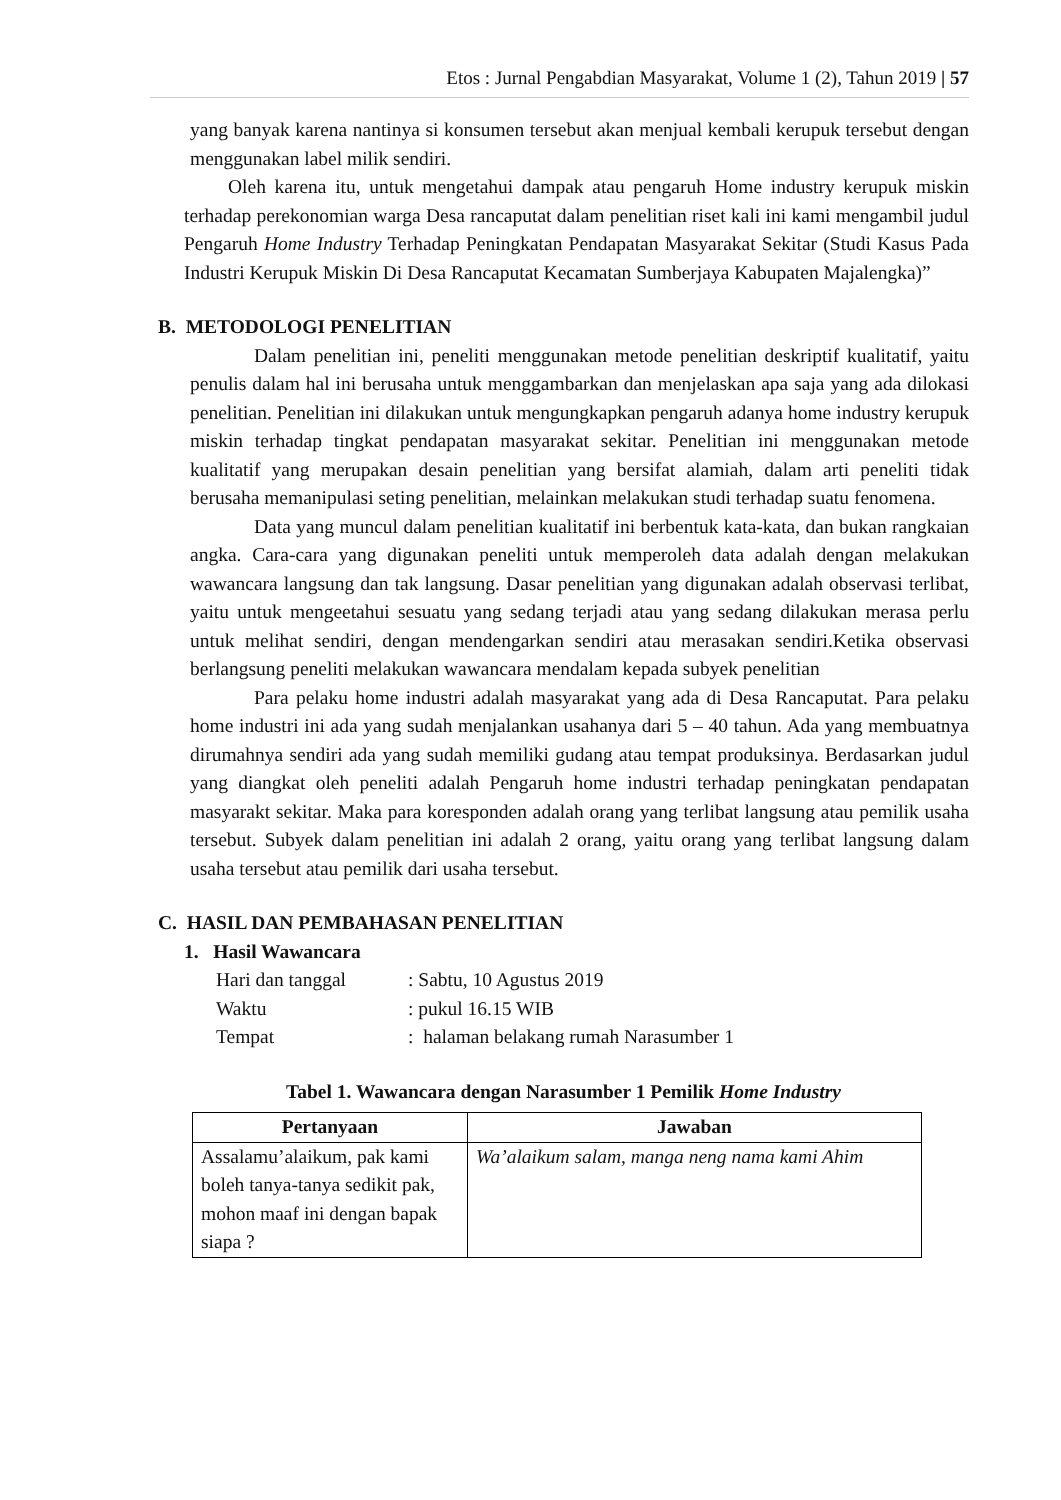Etos : Jurnal Pengabdian Masyarakat, Volume 1 (2), Tahun 2019 | 57
yang banyak karena nantinya si konsumen tersebut akan menjual kembali kerupuk tersebut dengan menggunakan label milik sendiri.
Oleh karena itu, untuk mengetahui dampak atau pengaruh Home industry kerupuk miskin terhadap perekonomian warga Desa rancaputat dalam penelitian riset kali ini kami mengambil judul Pengaruh Home Industry Terhadap Peningkatan Pendapatan Masyarakat Sekitar (Studi Kasus Pada Industri Kerupuk Miskin Di Desa Rancaputat Kecamatan Sumberjaya Kabupaten Majalengka)”
B. METODOLOGI PENELITIAN
Dalam penelitian ini, peneliti menggunakan metode penelitian deskriptif kualitatif, yaitu penulis dalam hal ini berusaha untuk menggambarkan dan menjelaskan apa saja yang ada dilokasi penelitian. Penelitian ini dilakukan untuk mengungkapkan pengaruh adanya home industry kerupuk miskin terhadap tingkat pendapatan masyarakat sekitar. Penelitian ini menggunakan metode kualitatif yang merupakan desain penelitian yang bersifat alamiah, dalam arti peneliti tidak berusaha memanipulasi seting penelitian, melainkan melakukan studi terhadap suatu fenomena.
Data yang muncul dalam penelitian kualitatif ini berbentuk kata-kata, dan bukan rangkaian angka. Cara-cara yang digunakan peneliti untuk memperoleh data adalah dengan melakukan wawancara langsung dan tak langsung. Dasar penelitian yang digunakan adalah observasi terlibat, yaitu untuk mengeetahui sesuatu yang sedang terjadi atau yang sedang dilakukan merasa perlu untuk melihat sendiri, dengan mendengarkan sendiri atau merasakan sendiri.Ketika observasi berlangsung peneliti melakukan wawancara mendalam kepada subyek penelitian
Para pelaku home industri adalah masyarakat yang ada di Desa Rancaputat. Para pelaku home industri ini ada yang sudah menjalankan usahanya dari 5 – 40 tahun. Ada yang membuatnya dirumahnya sendiri ada yang sudah memiliki gudang atau tempat produksinya. Berdasarkan judul yang diangkat oleh peneliti adalah Pengaruh home industri terhadap peningkatan pendapatan masyarakt sekitar. Maka para koresponden adalah orang yang terlibat langsung atau pemilik usaha tersebut. Subyek dalam penelitian ini adalah 2 orang, yaitu orang yang terlibat langsung dalam usaha tersebut atau pemilik dari usaha tersebut.
C. HASIL DAN PEMBAHASAN PENELITIAN
1. Hasil Wawancara
| Hari dan tanggal | : Sabtu, 10 Agustus 2019 |
| Waktu | : pukul 16.15 WIB |
| Tempat | : halaman belakang rumah Narasumber 1 |
Tabel 1. Wawancara dengan Narasumber 1 Pemilik Home Industry
| Pertanyaan | Jawaban |
| --- | --- |
| Assalamu’alaikum, pak kami boleh tanya-tanya sedikit pak, mohon maaf ini dengan bapak siapa ? | Wa’alaikum salam, manga neng nama kami Ahim |